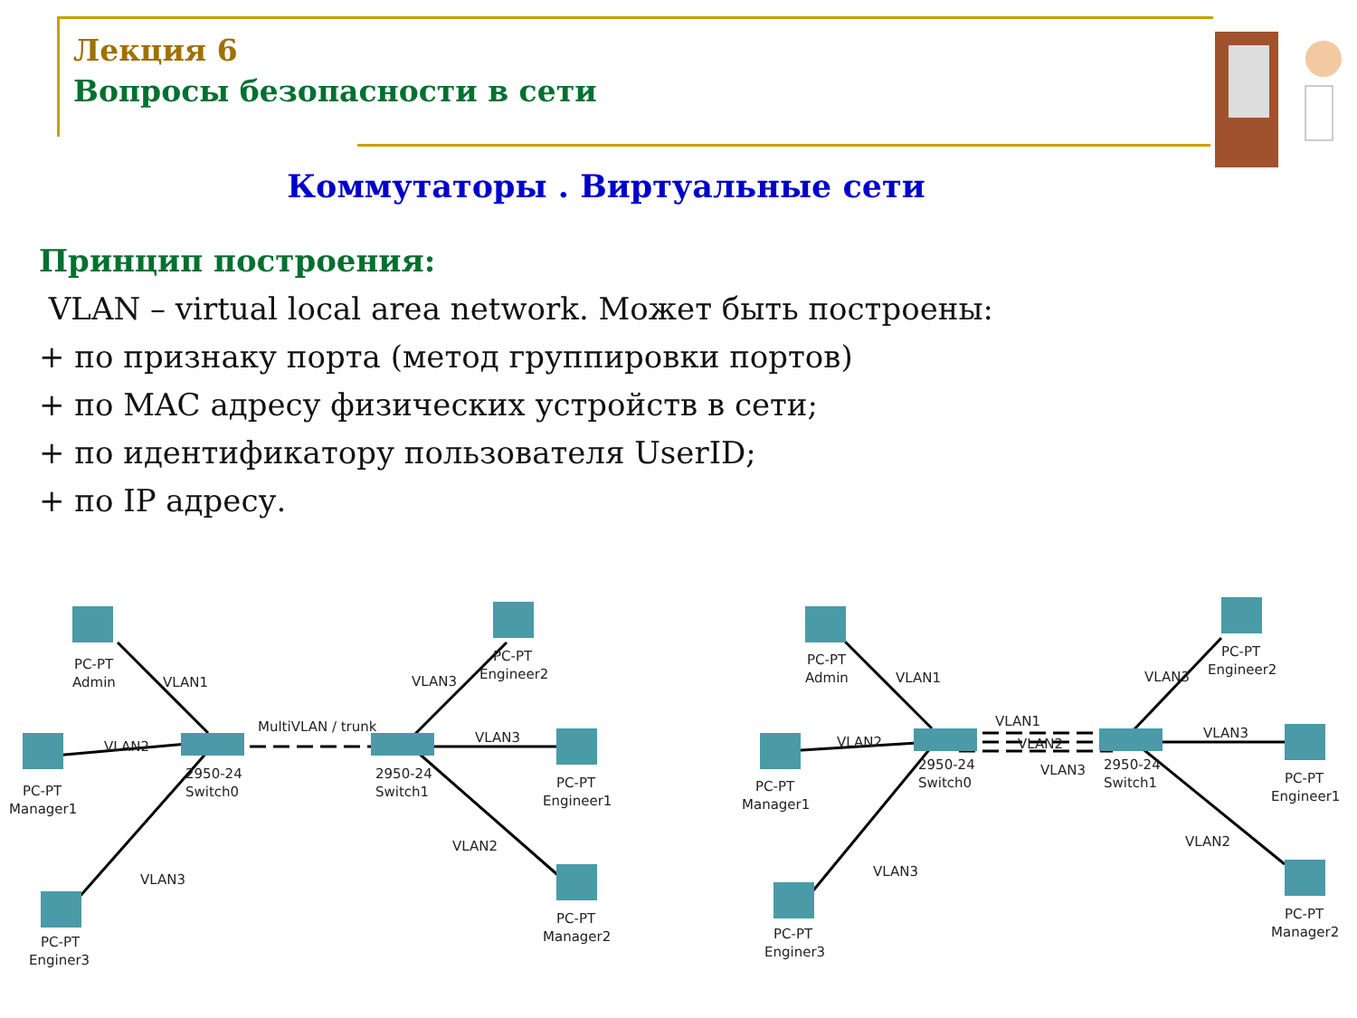Лекция 6
Вопросы безопасности в сети
Коммутаторы . Виртуальные сети
Принцип построения:
VLAN – virtual local area network. Может быть построены:
+ по признаку порта (метод группировки портов)
+ по MAC адресу физических устройств в сети;
+ по идентификатору пользователя UserID;
+ по IP адресу.
PC-PT
Admin
VLAN1
VLAN2
PC-PT
Manager1
2950-24
Switch0
MultiVLAN / trunk
VLAN3
PC-PT
Enginer3
2950-24
Switch1
VLAN3
PC-PT
Engineer2
VLAN3
PC-PT
Engineer1
VLAN2
PC-PT
Manager2
PC-PT
Admin
VLAN1
VLAN2
PC-PT
Manager1
2950-24
Switch0
VLAN1
VLAN2
VLAN3
VLAN3
PC-PT
Enginer3
2950-24
Switch1
VLAN3
PC-PT
Engineer2
VLAN3
PC-PT
Engineer1
VLAN2
PC-PT
Manager2